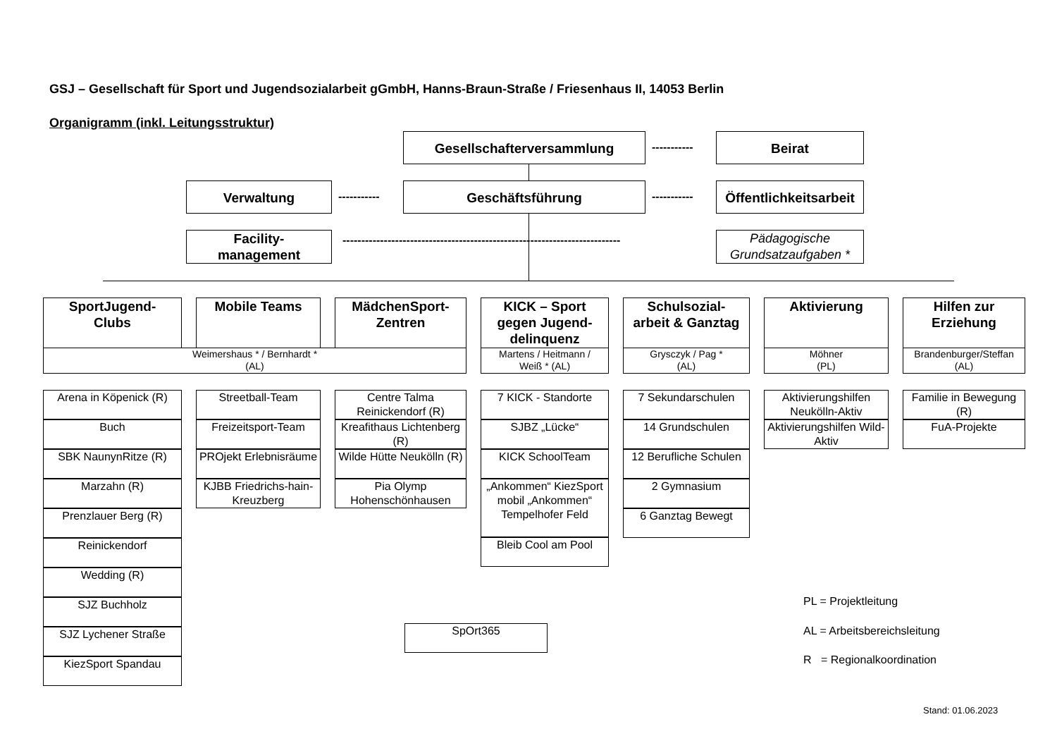GSJ – Gesellschaft für Sport und Jugendsozialarbeit gGmbH, Hanns-Braun-Straße / Friesenhaus II, 14053 Berlin
Organigramm (inkl. Leitungsstruktur)
Gesellschafterversammlung
-----------
Beirat
Verwaltung
-----------
Geschäftsführung
-----------
Öffentlichkeitsarbeit
Facility-
management
--------------------------------------------------------------------------
Pädagogische
Grundsatzaufgaben *
SportJugend-
Clubs
Mobile Teams
MädchenSport-
Zentren
KICK – Sport
gegen Jugend-
delinquenz
Schulsozial-
arbeit & Ganztag
Aktivierung
Hilfen zur
Erziehung
Weimershaus * / Bernhardt *
(AL)
Martens / Heitmann /
Weiß * (AL)
Grysczyk / Pag *
(AL)
Möhner
(PL)
Brandenburger/Steffan
(AL)
Arena in Köpenick (R)
Buch
SBK NaunynRitze (R)
Marzahn (R)
Prenzlauer Berg (R)
Reinickendorf
Wedding (R)
SJZ Buchholz
SJZ Lychener Straße
KiezSport Spandau
Streetball-Team
Freizeitsport-Team
PROjekt Erlebnisräume
KJBB Friedrichs-hain-Kreuzberg
Centre Talma Reinickendorf (R)
Kreafithaus Lichtenberg (R)
Wilde Hütte Neukölln (R)
Pia Olymp Hohenschönhausen
7 KICK - Standorte
SJBZ „Lücke“
KICK SchoolTeam
„Ankommen“ KiezSport mobil „Ankommen“ Tempelhofer Feld
Bleib Cool am Pool
7 Sekundarschulen
14 Grundschulen
12 Berufliche Schulen
2 Gymnasium
6 Ganztag Bewegt
Aktivierungshilfen Neukölln-Aktiv
Aktivierungshilfen Wild-Aktiv
Familie in Bewegung (R)
FuA-Projekte
SpOrt365
PL = Projektleitung
AL = Arbeitsbereichsleitung
R = Regionalkoordination
Stand: 01.06.2023